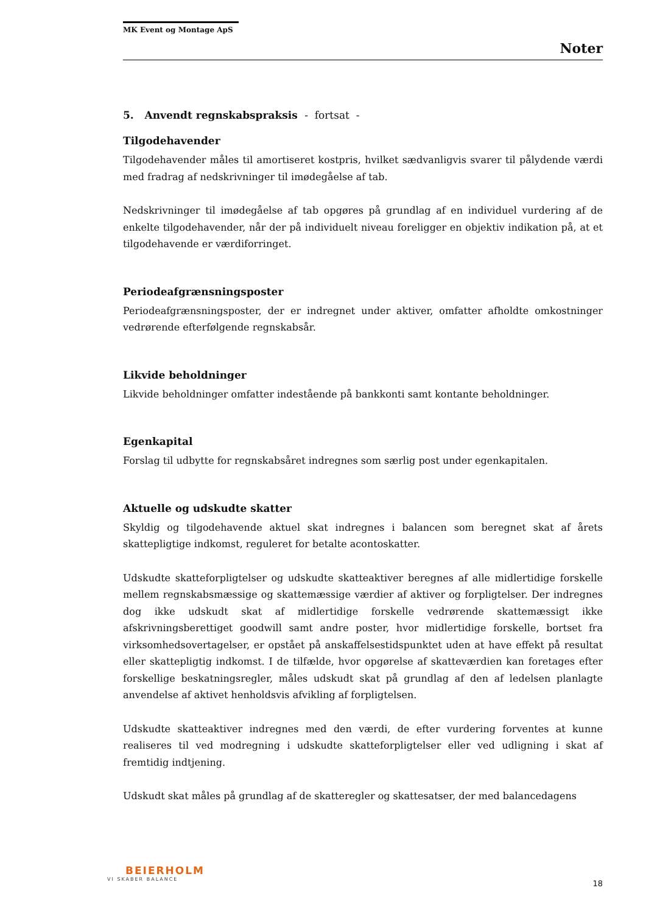MK Event og Montage ApS
Noter
5. Anvendt regnskabspraksis - fortsat -
Tilgodehavender
Tilgodehavender måles til amortiseret kostpris, hvilket sædvanligvis svarer til pålydende værdi med fradrag af nedskrivninger til imødegåelse af tab.
Nedskrivninger til imødegåelse af tab opgøres på grundlag af en individuel vurdering af de enkelte tilgodehavender, når der på individuelt niveau foreligger en objektiv indikation på, at et tilgodehavende er værdiforringet.
Periodeafgrænsningsposter
Periodeafgrænsningsposter, der er indregnet under aktiver, omfatter afholdte omkostninger vedrørende efterfølgende regnskabsår.
Likvide beholdninger
Likvide beholdninger omfatter indestående på bankkonti samt kontante beholdninger.
Egenkapital
Forslag til udbytte for regnskabsåret indregnes som særlig post under egenkapitalen.
Aktuelle og udskudte skatter
Skyldig og tilgodehavende aktuel skat indregnes i balancen som beregnet skat af årets skattepligtige indkomst, reguleret for betalte acontoskatter.
Udskudte skatteforpligtelser og udskudte skatteaktiver beregnes af alle midlertidige forskelle mellem regnskabsmæssige og skattemæssige værdier af aktiver og forpligtelser. Der indregnes dog ikke udskudt skat af midlertidige forskelle vedrørende skattemæssigt ikke afskrivningsberettiget goodwill samt andre poster, hvor midlertidige forskelle, bortset fra virksomhedsovertagelser, er opstået på anskaffelsestidspunktet uden at have effekt på resultat eller skattepligtig indkomst. I de tilfælde, hvor opgørelse af skatteværdien kan foretages efter forskellige beskatningsregler, måles udskudt skat på grundlag af den af ledelsen planlagte anvendelse af aktivet henholdsvis afvikling af forpligtelsen.
Udskudte skatteaktiver indregnes med den værdi, de efter vurdering forventes at kunne realiseres til ved modregning i udskudte skatteforpligtelser eller ved udligning i skat af fremtidig indtjening.
Udskudt skat måles på grundlag af de skatteregler og skattesatser, der med balancedagens
BEIERHOLM
VI SKABER BALANCE
18